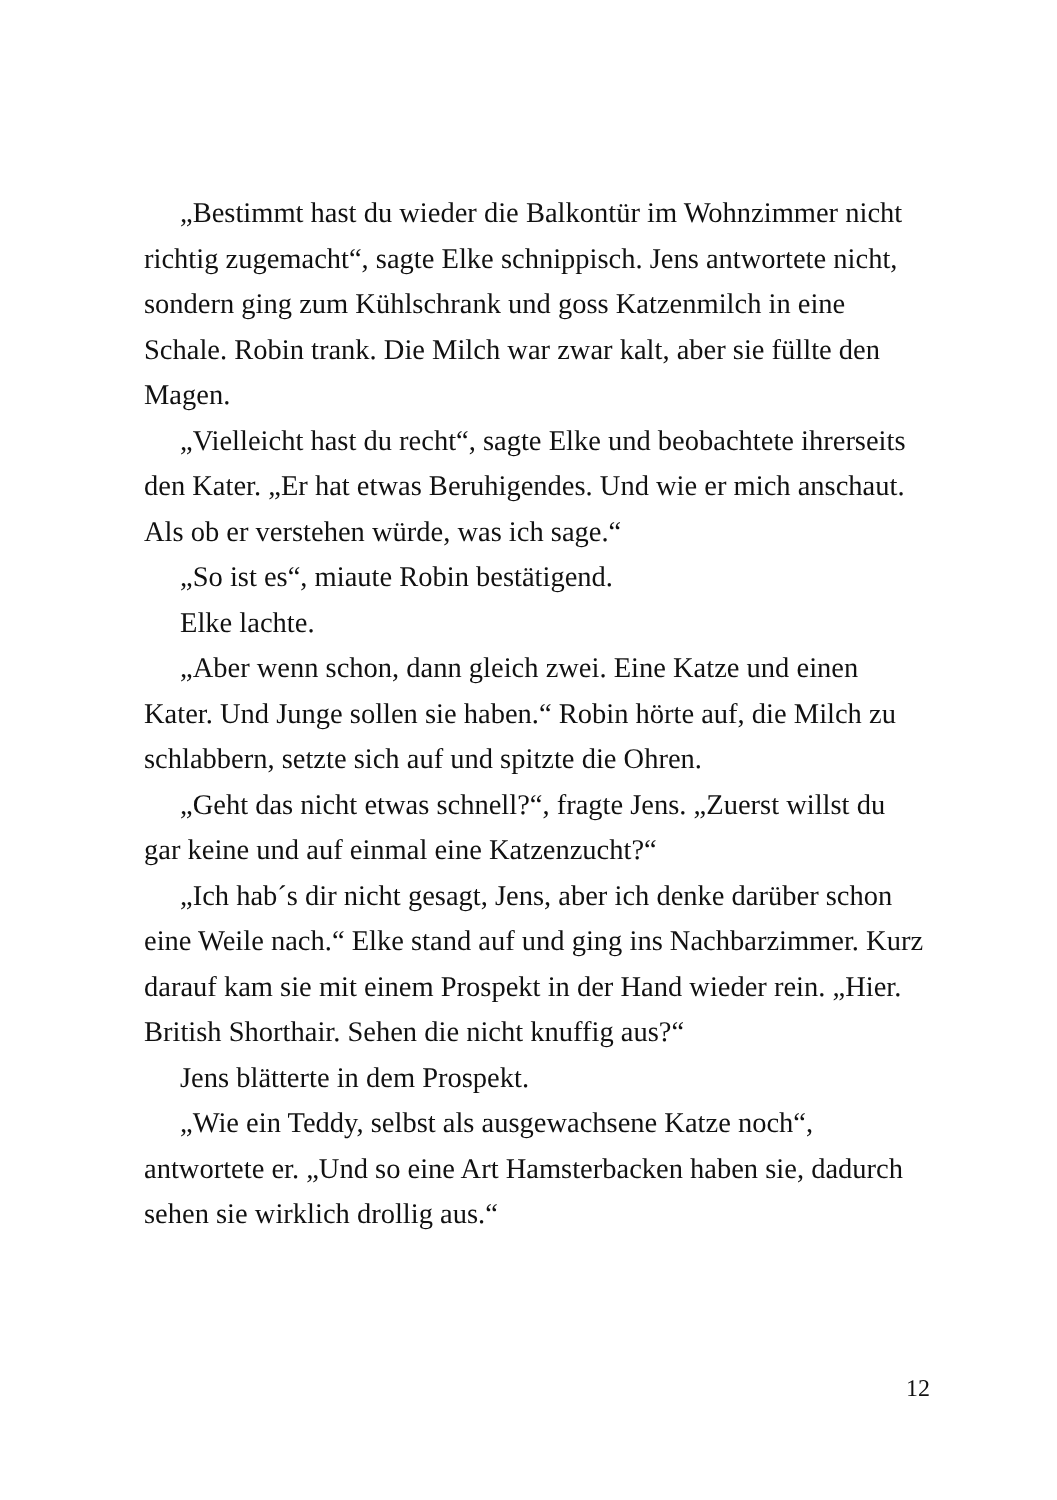„Bestimmt hast du wieder die Balkontür im Wohnzimmer nicht richtig zugemacht“, sagte Elke schnippisch. Jens antwortete nicht, sondern ging zum Kühlschrank und goss Katzenmilch in eine Schale. Robin trank. Die Milch war zwar kalt, aber sie füllte den Magen.
„Vielleicht hast du recht“, sagte Elke und beobachtete ihrerseits den Kater. „Er hat etwas Beruhigendes. Und wie er mich anschaut. Als ob er verstehen würde, was ich sage.“
„So ist es“, miaute Robin bestätigend.
Elke lachte.
„Aber wenn schon, dann gleich zwei. Eine Katze und einen Kater. Und Junge sollen sie haben.“ Robin hörte auf, die Milch zu schlabbern, setzte sich auf und spitzte die Ohren.
„Geht das nicht etwas schnell?“, fragte Jens. „Zuerst willst du gar keine und auf einmal eine Katzenzucht?“
„Ich hab´s dir nicht gesagt, Jens, aber ich denke darüber schon eine Weile nach.“ Elke stand auf und ging ins Nachbarzimmer. Kurz darauf kam sie mit einem Prospekt in der Hand wieder rein. „Hier. British Shorthair. Sehen die nicht knuffig aus?“
Jens blätterte in dem Prospekt.
„Wie ein Teddy, selbst als ausgewachsene Katze noch“, antwortete er. „Und so eine Art Hamsterbacken haben sie, dadurch sehen sie wirklich drollig aus.“
12